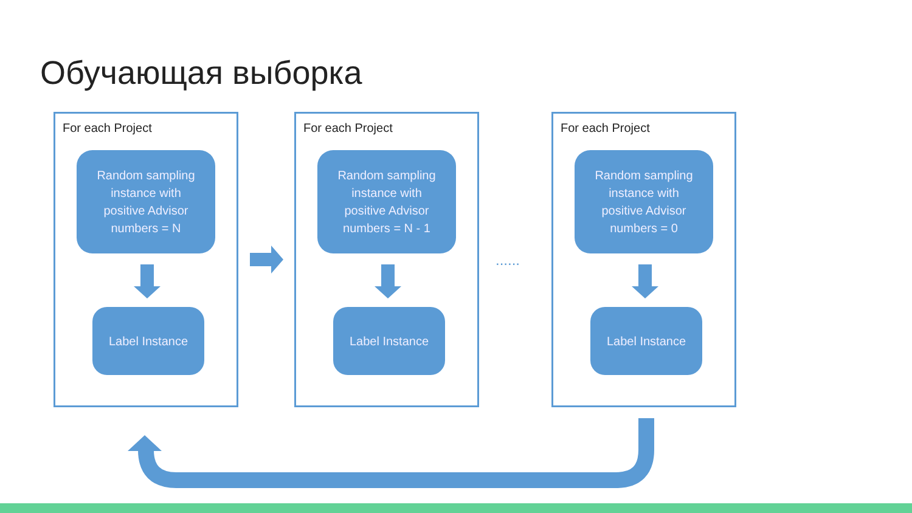Обучающая выборка
For each Project
Random sampling
instance with
positive Advisor
numbers = N
Label Instance
For each Project
Random sampling
instance with
positive Advisor
numbers = N - 1
Label Instance
For each Project
Random sampling
instance with
positive Advisor
numbers = 0
Label Instance
......